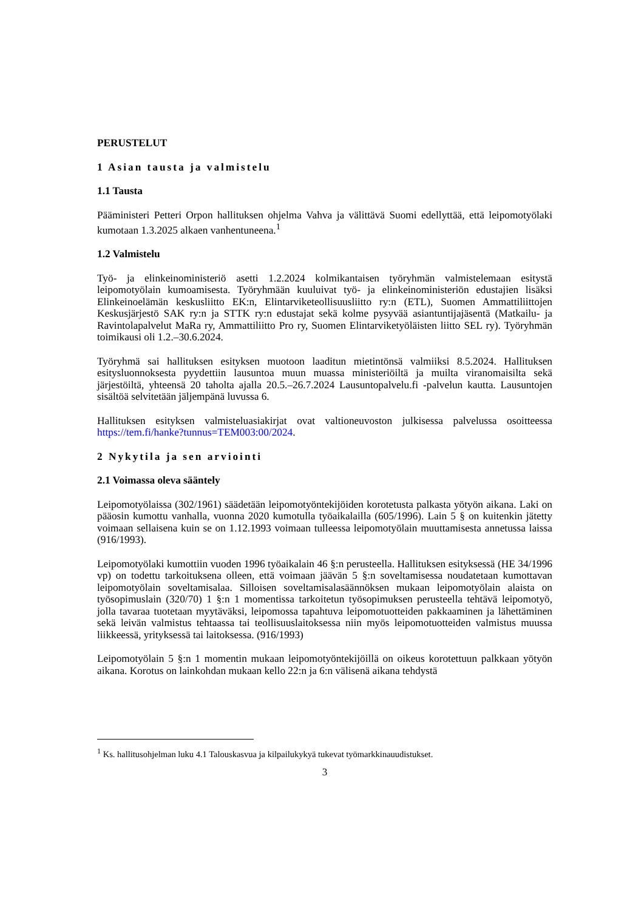PERUSTELUT
1 Asian tausta ja valmistelu
1.1 Tausta
Pääministeri Petteri Orpon hallituksen ohjelma Vahva ja välittävä Suomi edellyttää, että leipomotyölaki kumotaan 1.3.2025 alkaen vanhentuneena.<sup>1</sup>
1.2 Valmistelu
Työ- ja elinkeinoministeriö asetti 1.2.2024 kolmikantaisen työryhmän valmistelemaan esitystä leipomotyölain kumoamisesta. Työryhmään kuuluivat työ- ja elinkeinoministeriön edustajien lisäksi Elinkeinoelämän keskusliitto EK:n, Elintarviketeollisuusliitto ry:n (ETL), Suomen Ammattiliittojen Keskusjärjestö SAK ry:n ja STTK ry:n edustajat sekä kolme pysyvää asiantuntijajäsentä (Matkailu- ja Ravintolapalvelut MaRa ry, Ammattiliitto Pro ry, Suomen Elintarviketyöläisten liitto SEL ry). Työryhmän toimikausi oli 1.2.–30.6.2024.
Työryhmä sai hallituksen esityksen muotoon laaditun mietintönsä valmiiksi 8.5.2024. Hallituksen esitysluonnoksesta pyydettiin lausuntoa muun muassa ministeriöiltä ja muilta viranomaisilta sekä järjestöiltä, yhteensä 20 taholta ajalla 20.5.–26.7.2024 Lausuntopalvelu.fi -palvelun kautta. Lausuntojen sisältöä selvitetään jäljempänä luvussa 6.
Hallituksen esityksen valmisteluasiakirjat ovat valtioneuvoston julkisessa palvelussa osoitteessa https://tem.fi/hanke?tunnus=TEM003:00/2024.
2 Nykytila ja sen arviointi
2.1 Voimassa oleva sääntely
Leipomotyölaissa (302/1961) säädetään leipomotyöntekijöiden korotetusta palkasta yötyön aikana. Laki on pääosin kumottu vanhalla, vuonna 2020 kumotulla työaikalailla (605/1996). Lain 5 § on kuitenkin jätetty voimaan sellaisena kuin se on 1.12.1993 voimaan tulleessa leipomotyölain muuttamisesta annetussa laissa (916/1993).
Leipomotyölaki kumottiin vuoden 1996 työaikalain 46 §:n perusteella. Hallituksen esityksessä (HE 34/1996 vp) on todettu tarkoituksena olleen, että voimaan jäävän 5 §:n soveltamisessa noudatetaan kumottavan leipomotyölain soveltamisalaa. Silloisen soveltamisalasäännöksen mukaan leipomotyölain alaista on työsopimuslain (320/70) 1 §:n 1 momentissa tarkoitetun työsopimuksen perusteella tehtävä leipomotyö, jolla tavaraa tuotetaan myytäväksi, leipomossa tapahtuva leipomotuotteiden pakkaaminen ja lähettäminen sekä leivän valmistus tehtaassa tai teollisuuslaitoksessa niin myös leipomotuotteiden valmistus muussa liikkeessä, yrityksessä tai laitoksessa. (916/1993)
Leipomotyölain 5 §:n 1 momentin mukaan leipomotyöntekijöillä on oikeus korotettuun palkkaan yötyön aikana. Korotus on lainkohdan mukaan kello 22:n ja 6:n välisenä aikana tehdystä
<sup>1</sup> Ks. hallitusohjelman luku 4.1 Talouskasvua ja kilpailukykyä tukevat työmarkkinauudistukset.
3